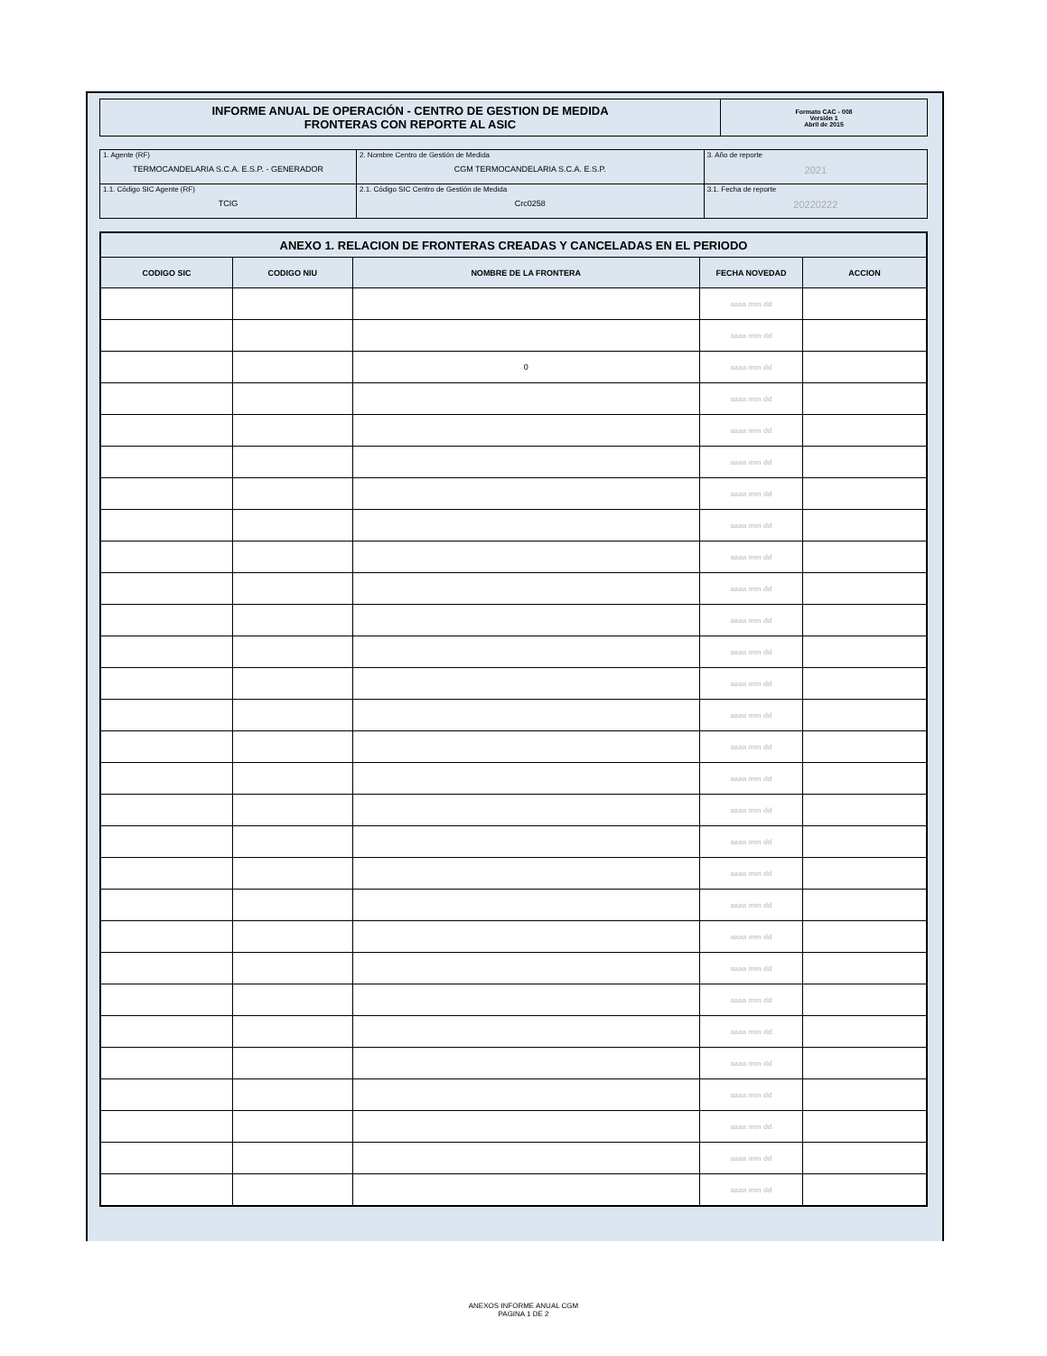| INFORME ANUAL DE OPERACIÓN - CENTRO DE GESTION DE MEDIDA FRONTERAS CON REPORTE AL ASIC | Formato CAC - 008 Versión 1 Abril de 2015 |
| 1. Agente (RF) TERMOCANDELARIA S.C.A. E.S.P. - GENERADOR | 2. Nombre Centro de Gestión de Medida CGM TERMOCANDELARIA S.C.A. E.S.P. | 3. Año de reporte 2021 |
| 1.1. Código SIC Agente (RF) TCIG | 2.1. Código SIC Centro de Gestión de Medida Crc0258 | 3.1. Fecha de reporte 20220222 |
| ANEXO 1. RELACION DE FRONTERAS CREADAS Y CANCELADAS EN EL PERIODO | | | | |
| --- | --- | --- | --- | --- |
| CODIGO SIC | CODIGO NIU | NOMBRE DE LA FRONTERA | FECHA NOVEDAD | ACCION |
| | | | aaaa mm dd | |
| | | | aaaa mm dd | |
| | | 0 | aaaa mm dd | |
| | | | aaaa mm dd | |
| | | | aaaa mm dd | |
| | | | aaaa mm dd | |
| | | | aaaa mm dd | |
| | | | aaaa mm dd | |
| | | | aaaa mm dd | |
| | | | aaaa mm dd | |
| | | | aaaa mm dd | |
| | | | aaaa mm dd | |
| | | | aaaa mm dd | |
| | | | aaaa mm dd | |
| | | | aaaa mm dd | |
| | | | aaaa mm dd | |
| | | | aaaa mm dd | |
| | | | aaaa mm dd | |
| | | | aaaa mm dd | |
| | | | aaaa mm dd | |
| | | | aaaa mm dd | |
| | | | aaaa mm dd | |
| | | | aaaa mm dd | |
| | | | aaaa mm dd | |
| | | | aaaa mm dd | |
| | | | aaaa mm dd | |
| | | | aaaa mm dd | |
| | | | aaaa mm dd | |
| | | | aaaa mm dd | |
ANEXOS INFORME ANUAL CGM
PAGINA 1 DE 2